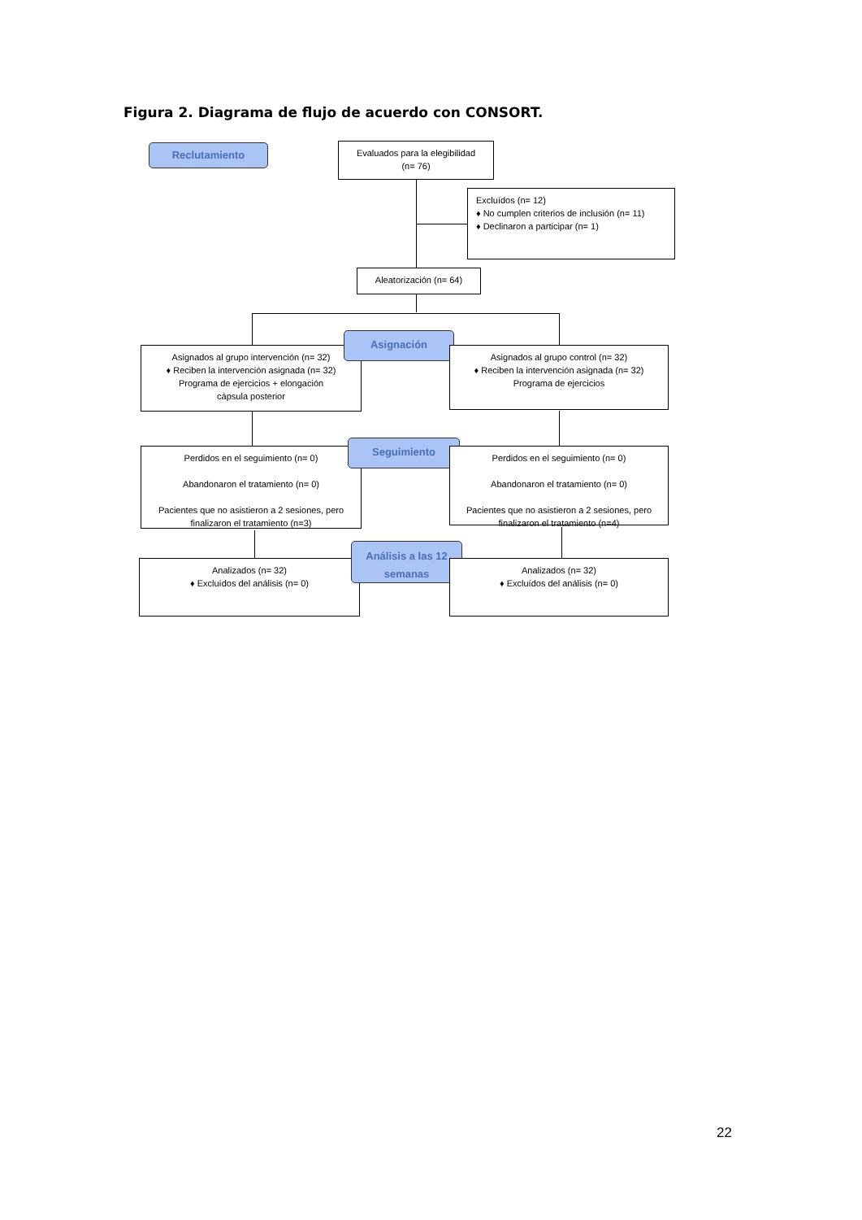Figura 2. Diagrama de flujo de acuerdo con CONSORT.
Reclutamiento
Evaluados para la elegibilidad
(n= 76)
Excluídos (n= 12)
♦ No cumplen criterios de inclusión (n= 11)
♦ Declinaron a participar (n= 1)
Aleatorización (n= 64)
Asignados al grupo intervención (n= 32)
♦ Reciben la intervención asignada (n= 32)
Programa de ejercicios + elongación
cápsula posterior
Asignación
Asignados al grupo control (n= 32)
♦ Reciben la intervención asignada (n= 32)
Programa de ejercicios
Perdidos en el seguimiento (n= 0)
Abandonaron el tratamiento (n= 0)
Pacientes que no asistieron a 2 sesiones, pero finalizaron el tratamiento (n=3)
Seguimiento
Perdidos en el seguimiento (n= 0)
Abandonaron el tratamiento (n= 0)
Pacientes que no asistieron a 2 sesiones, pero finalizaron el tratamiento (n=4)
Analizados (n= 32)
♦ Excluídos del análisis (n= 0)
Análisis a las 12 semanas
Analizados (n= 32)
♦ Excluídos del análisis (n= 0)
22